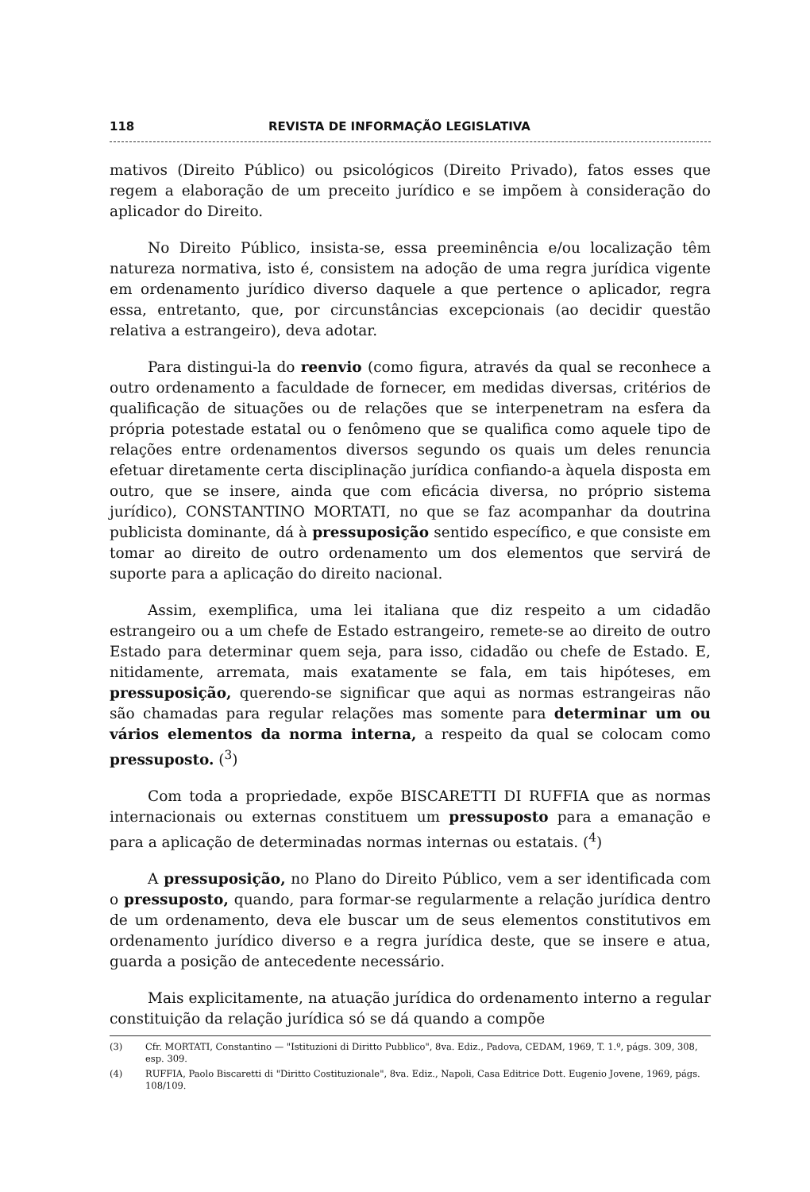118 REVISTA DE INFORMAÇÃO LEGISLATIVA
mativos (Direito Público) ou psicológicos (Direito Privado), fatos esses que regem a elaboração de um preceito jurídico e se impõem à consideração do aplicador do Direito.
No Direito Público, insista-se, essa preeminência e/ou localização têm natureza normativa, isto é, consistem na adoção de uma regra jurídica vigente em ordenamento jurídico diverso daquele a que pertence o aplicador, regra essa, entretanto, que, por circunstâncias excepcionais (ao decidir questão relativa a estrangeiro), deva adotar.
Para distingui-la do reenvio (como figura, através da qual se reconhece a outro ordenamento a faculdade de fornecer, em medidas diversas, critérios de qualificação de situações ou de relações que se interpenetram na esfera da própria potestade estatal ou o fenômeno que se qualifica como aquele tipo de relações entre ordenamentos diversos segundo os quais um deles renuncia efetuar diretamente certa disciplinação jurídica confiando-a àquela disposta em outro, que se insere, ainda que com eficácia diversa, no próprio sistema jurídico), CONSTANTINO MORTATI, no que se faz acompanhar da doutrina publicista dominante, dá à pressuposição sentido específico, e que consiste em tomar ao direito de outro ordenamento um dos elementos que servirá de suporte para a aplicação do direito nacional.
Assim, exemplifica, uma lei italiana que diz respeito a um cidadão estrangeiro ou a um chefe de Estado estrangeiro, remete-se ao direito de outro Estado para determinar quem seja, para isso, cidadão ou chefe de Estado. E, nitidamente, arremata, mais exatamente se fala, em tais hipóteses, em pressuposição, querendo-se significar que aqui as normas estrangeiras não são chamadas para regular relações mas somente para determinar um ou vários elementos da norma interna, a respeito da qual se colocam como pressuposto. (<sup>3</sup>)
Com toda a propriedade, expõe BISCARETTI DI RUFFIA que as normas internacionais ou externas constituem um pressuposto para a emanação e para a aplicação de determinadas normas internas ou estatais. (<sup>4</sup>)
A pressuposição, no Plano do Direito Público, vem a ser identificada com o pressuposto, quando, para formar-se regularmente a relação jurídica dentro de um ordenamento, deva ele buscar um de seus elementos constitutivos em ordenamento jurídico diverso e a regra jurídica deste, que se insere e atua, guarda a posição de antecedente necessário.
Mais explicitamente, na atuação jurídica do ordenamento interno a regular constituição da relação jurídica só se dá quando a compõe
(3) Cfr. MORTATI, Constantino — "Istituzioni di Diritto Pubblico", 8va. Ediz., Padova, CEDAM, 1969, T. 1.º, págs. 309, 308, esp. 309.
(4) RUFFIA, Paolo Biscaretti di "Diritto Costituzionale", 8va. Ediz., Napoli, Casa Editrice Dott. Eugenio Jovene, 1969, págs. 108/109.